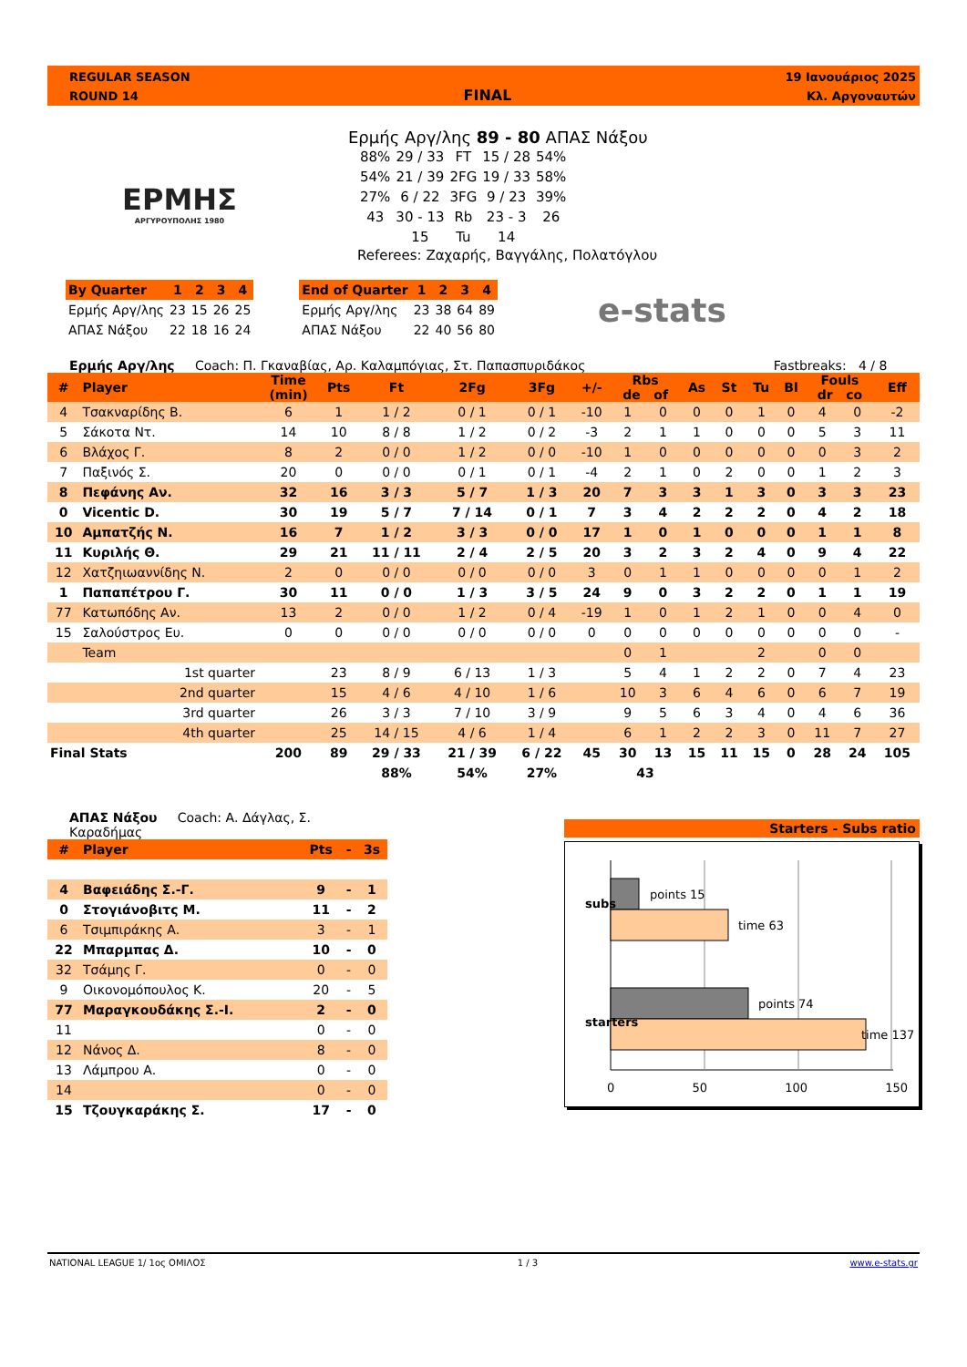REGULAR SEASON
ROUND 14
FINAL
19 Ιανουάριος 2025
Κλ. Αργοναυτών
ΕΡΜΗΣ
ΑΡΓΥΡΟΥΠΟΛΗΣ 1980
Ερμής Αργ/λης 89 - 80 ΑΠΑΣ Νάξου
| 88% | 29 / 33 | FT | 15 / 28 | 54% |
| 54% | 21 / 39 | 2FG | 19 / 33 | 58% |
| 27% | 6 / 22 | 3FG | 9 / 23 | 39% |
| 43 | 30 - 13 | Rb | 23 - 3 | 26 |
| | 15 | Tu | 14 | |
Referees: Ζαχαρής, Βαγγάλης, Πολατόγλου
| By Quarter | 1 | 2 | 3 | 4 |
| Ερμής Αργ/λης | 23 | 15 | 26 | 25 |
| ΑΠΑΣ Νάξου | 22 | 18 | 16 | 24 |
| End of Quarter | 1 | 2 | 3 | 4 |
| Ερμής Αργ/λης | 23 | 38 | 64 | 89 |
| ΑΠΑΣ Νάξου | 22 | 40 | 56 | 80 |
e-stats
Ερμής Αργ/λης Coach: Π. Γκαναβίας, Αρ. Καλαμπόγιας, Στ. Παπασπυριδάκος Fastbreaks: 4 / 8
| # | Player | Time (min) | Pts | Ft | 2Fg | 3Fg | +/- | Rbs de of | | As | St | Tu | Bl | Fouls dr co | | Eff |
| 4 | Τσακναρίδης Β. | 6 | 1 | 1 / 2 | 0 / 1 | 0 / 1 | -10 | 1 | 0 | 0 | 0 | 1 | 0 | 4 | 0 | -2 |
| 5 | Σάκοτα Ντ. | 14 | 10 | 8 / 8 | 1 / 2 | 0 / 2 | -3 | 2 | 1 | 1 | 0 | 0 | 0 | 5 | 3 | 11 |
| 6 | Βλάχος Γ. | 8 | 2 | 0 / 0 | 1 / 2 | 0 / 0 | -10 | 1 | 0 | 0 | 0 | 0 | 0 | 0 | 3 | 2 |
| 7 | Παξινός Σ. | 20 | 0 | 0 / 0 | 0 / 1 | 0 / 1 | -4 | 2 | 1 | 0 | 2 | 0 | 0 | 1 | 2 | 3 |
| 8 | Πεφάνης Αν. | 32 | 16 | 3 / 3 | 5 / 7 | 1 / 3 | 20 | 7 | 3 | 3 | 1 | 3 | 0 | 3 | 3 | 23 |
| 0 | Vicentic D. | 30 | 19 | 5 / 7 | 7 / 14 | 0 / 1 | 7 | 3 | 4 | 2 | 2 | 2 | 0 | 4 | 2 | 18 |
| 10 | Αμπατζής Ν. | 16 | 7 | 1 / 2 | 3 / 3 | 0 / 0 | 17 | 1 | 0 | 1 | 0 | 0 | 0 | 1 | 1 | 8 |
| 11 | Κυριλής Θ. | 29 | 21 | 11 / 11 | 2 / 4 | 2 / 5 | 20 | 3 | 2 | 3 | 2 | 4 | 0 | 9 | 4 | 22 |
| 12 | Χατζηιωαννίδης Ν. | 2 | 0 | 0 / 0 | 0 / 0 | 0 / 0 | 3 | 0 | 1 | 1 | 0 | 0 | 0 | 0 | 1 | 2 |
| 1 | Παπαπέτρου Γ. | 30 | 11 | 0 / 0 | 1 / 3 | 3 / 5 | 24 | 9 | 0 | 3 | 2 | 2 | 0 | 1 | 1 | 19 |
| 77 | Κατωπόδης Αν. | 13 | 2 | 0 / 0 | 1 / 2 | 0 / 4 | -19 | 1 | 0 | 1 | 2 | 1 | 0 | 0 | 4 | 0 |
| 15 | Σαλούστρος Ευ. | 0 | 0 | 0 / 0 | 0 / 0 | 0 / 0 | 0 | 0 | 0 | 0 | 0 | 0 | 0 | 0 | 0 | - |
| | Team | | | | | | | 0 | 1 | | | 2 | | 0 | 0 | |
| | 1st quarter | | 23 | 8 / 9 | 6 / 13 | 1 / 3 | | 5 | 4 | 1 | 2 | 2 | 0 | 7 | 4 | 23 |
| | 2nd quarter | | 15 | 4 / 6 | 4 / 10 | 1 / 6 | | 10 | 3 | 6 | 4 | 6 | 0 | 6 | 7 | 19 |
| | 3rd quarter | | 26 | 3 / 3 | 7 / 10 | 3 / 9 | | 9 | 5 | 6 | 3 | 4 | 0 | 4 | 6 | 36 |
| | 4th quarter | | 25 | 14 / 15 | 4 / 6 | 1 / 4 | | 6 | 1 | 2 | 2 | 3 | 0 | 11 | 7 | 27 |
| Final Stats | | 200 | 89 | 29 / 33 | 21 / 39 | 6 / 22 | 45 | 30 | 13 | 15 | 11 | 15 | 0 | 28 | 24 | 105 |
| | | | | 88% | 54% | 27% | | 43 | | | | | | | | |
ΑΠΑΣ Νάξου Coach: Α. Δάγλας, Σ. Καραδήμας
| # | Player | Pts | - | 3s |
| 4 | Βαφειάδης Σ.-Γ. | 9 | - | 1 |
| 0 | Στογιάνοβιτς Μ. | 11 | - | 2 |
| 6 | Τσιμπιράκης Α. | 3 | - | 1 |
| 22 | Μπαρμπας Δ. | 10 | - | 0 |
| 32 | Τσάμης Γ. | 0 | - | 0 |
| 9 | Οικονομόπουλος Κ. | 20 | - | 5 |
| 77 | Μαραγκουδάκης Σ.-Ι. | 2 | - | 0 |
| 11 | | 0 | - | 0 |
| 12 | Νάνος Δ. | 8 | - | 0 |
| 13 | Λάμπρου Α. | 0 | - | 0 |
| 14 | | 0 | - | 0 |
| 15 | Τζουγκαράκης Σ. | 17 | - | 0 |
Starters - Subs ratio
points 15
time 63
points 74
time 137
subs
starters
0 50 100 150
NATIONAL LEAGUE 1/ 1ος ΟΜΙΛΟΣ 1 / 3 www.e-stats.gr